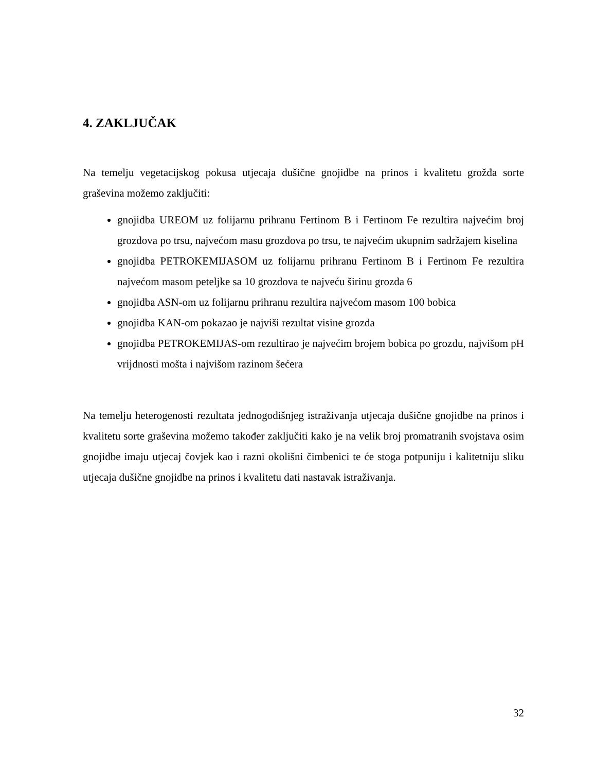4. ZAKLJUČAK
Na temelju vegetacijskog pokusa utjecaja dušične gnojidbe na prinos i kvalitetu grožđa sorte graševina možemo zaključiti:
gnojidba UREOM uz folijarnu prihranu Fertinom B i Fertinom Fe rezultira najvećim broj grozdova po trsu, najvećom masu grozdova po trsu, te najvećim ukupnim sadržajem kiselina
gnojidba PETROKEMIJASOM uz folijarnu prihranu Fertinom B i Fertinom Fe rezultira najvećom masom peteljke sa 10 grozdova te najveću širinu grozda 6
gnojidba ASN-om uz folijarnu prihranu rezultira najvećom masom 100 bobica
gnojidba KAN-om pokazao je najviši rezultat visine grozda
gnojidba PETROKEMIJAS-om rezultirao je najvećim brojem bobica po grozdu, najvišom pH vrijdnosti mošta i najvišom razinom šećera
Na temelju heterogenosti rezultata jednogodišnjeg istraživanja utjecaja dušične gnojidbe na prinos i kvalitetu sorte graševina možemo također zaključiti kako je na velik broj promatranih svojstava osim gnojidbe imaju utjecaj čovjek kao i razni okolišni čimbenici te će stoga potpuniju i kalitetniju sliku utjecaja dušične gnojidbe na prinos i kvalitetu dati nastavak istraživanja.
32